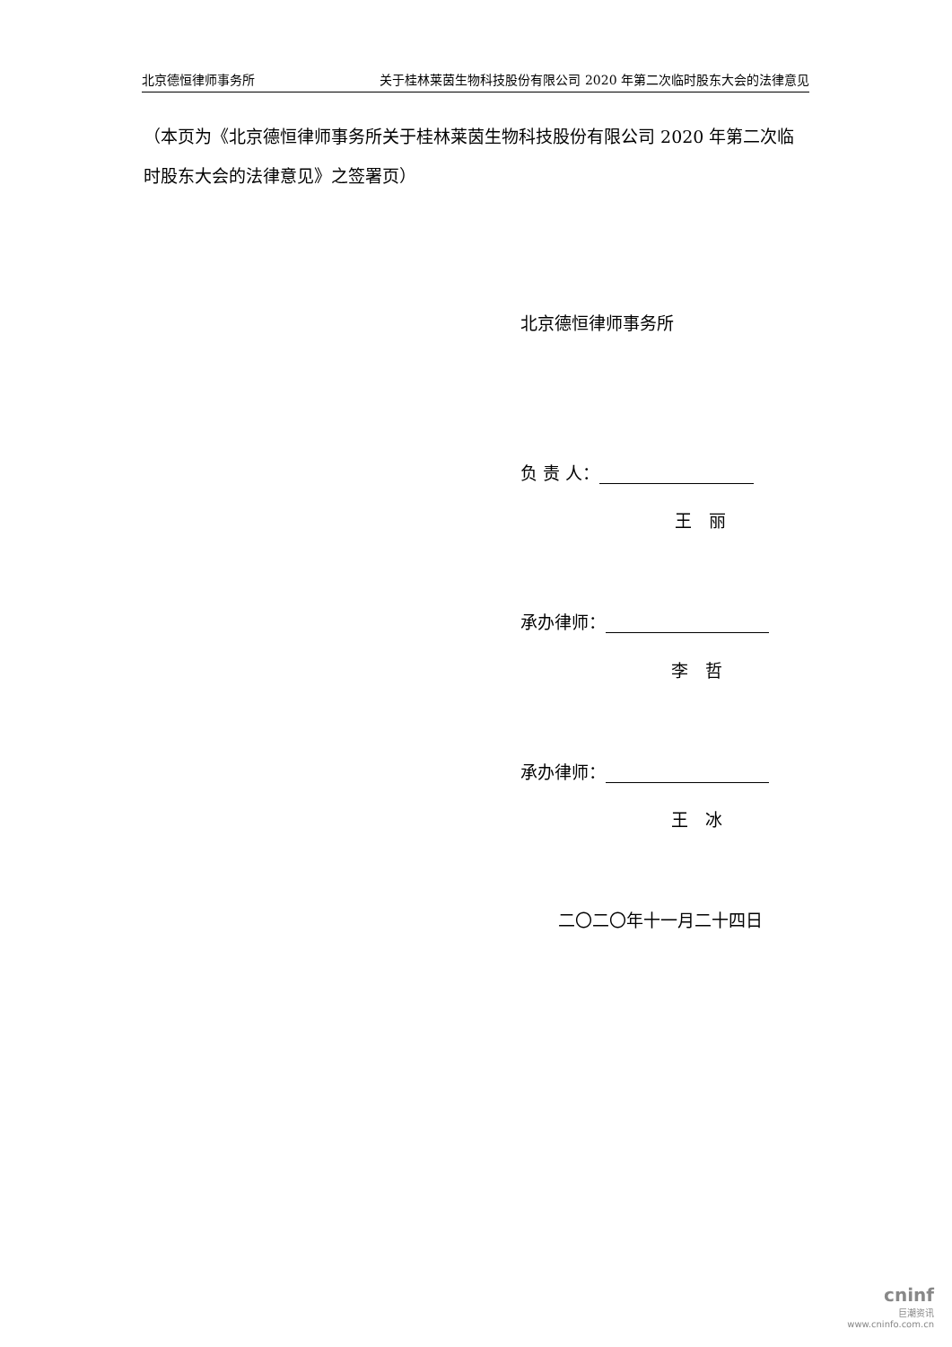北京德恒律师事务所 关于桂林莱茵生物科技股份有限公司 2020 年第二次临时股东大会的法律意见
（本页为《北京德恒律师事务所关于桂林莱茵生物科技股份有限公司 2020 年第二次临时股东大会的法律意见》之签署页）
北京德恒律师事务所
负 责 人：
王　丽
承办律师：
李　哲
承办律师：
王　冰
二〇二〇年十一月二十四日
cninf
巨潮资讯
www.cninfo.com.cn